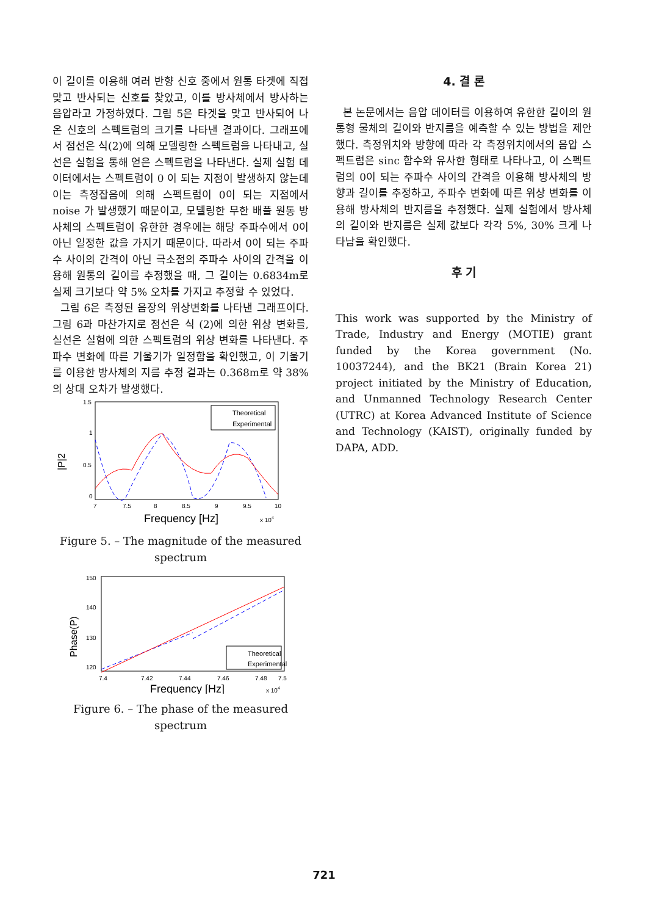이 길이를 이용해 여러 반향 신호 중에서 원통 타겟에 직접 맞고 반사되는 신호를 찾았고, 이를 방사체에서 방사하는 음압라고 가정하였다. 그림 5은 타겟을 맞고 반사되어 나온 신호의 스펙트럼의 크기를 나타낸 결과이다. 그래프에서 점선은 식(2)에 의해 모델링한 스펙트럼을 나타내고, 실선은 실험을 통해 얻은 스펙트럼을 나타낸다. 실제 실험 데이터에서는 스펙트럼이 0 이 되는 지점이 발생하지 않는데 이는 측정잡음에 의해 스펙트럼이 0이 되는 지점에서 noise 가 발생했기 때문이고, 모델링한 무한 배플 원통 방사체의 스펙트럼이 유한한 경우에는 해당 주파수에서 0이 아닌 일정한 값을 가지기 때문이다. 따라서 0이 되는 주파수 사이의 간격이 아닌 극소점의 주파수 사이의 간격을 이용해 원통의 길이를 추정했을 때, 그 길이는 0.6834m로 실제 크기보다 약 5% 오차를 가지고 추정할 수 있었다.
그림 6은 측정된 음장의 위상변화를 나타낸 그래프이다. 그림 6과 마찬가지로 점선은 식 (2)에 의한 위상 변화를, 실선은 실험에 의한 스펙트럼의 위상 변화를 나타낸다. 주파수 변화에 따른 기울기가 일정함을 확인했고, 이 기울기를 이용한 방사체의 지름 추정 결과는 0.368m로 약 38%의 상대 오차가 발생했다.
|P|2
1.5
1
0.5
0
7
7.5
8
8.5
9
9.5
10
Theoretical
Experimental
Frequency [Hz]
x 104
Figure 5. – The magnitude of the measured spectrum
Phase(P)
150
140
130
120
7.4
7.42
7.44
7.46
7.48
7.5
Theoretical
Experimental
Frequency [Hz]
x 104
Figure 6. – The phase of the measured spectrum
4. 결 론
본 논문에서는 음압 데이터를 이용하여 유한한 길이의 원통형 물체의 길이와 반지름을 예측할 수 있는 방법을 제안했다. 측정위치와 방향에 따라 각 측정위치에서의 음압 스펙트럼은 sinc 함수와 유사한 형태로 나타나고, 이 스펙트럼의 0이 되는 주파수 사이의 간격을 이용해 방사체의 방향과 길이를 추정하고, 주파수 변화에 따른 위상 변화를 이용해 방사체의 반지름을 추정했다. 실제 실험에서 방사체의 길이와 반지름은 실제 값보다 각각 5%, 30% 크게 나타남을 확인했다.
후 기
This work was supported by the Ministry of Trade, Industry and Energy (MOTIE) grant funded by the Korea government (No. 10037244), and the BK21 (Brain Korea 21) project initiated by the Ministry of Education, and Unmanned Technology Research Center (UTRC) at Korea Advanced Institute of Science and Technology (KAIST), originally funded by DAPA, ADD.
721